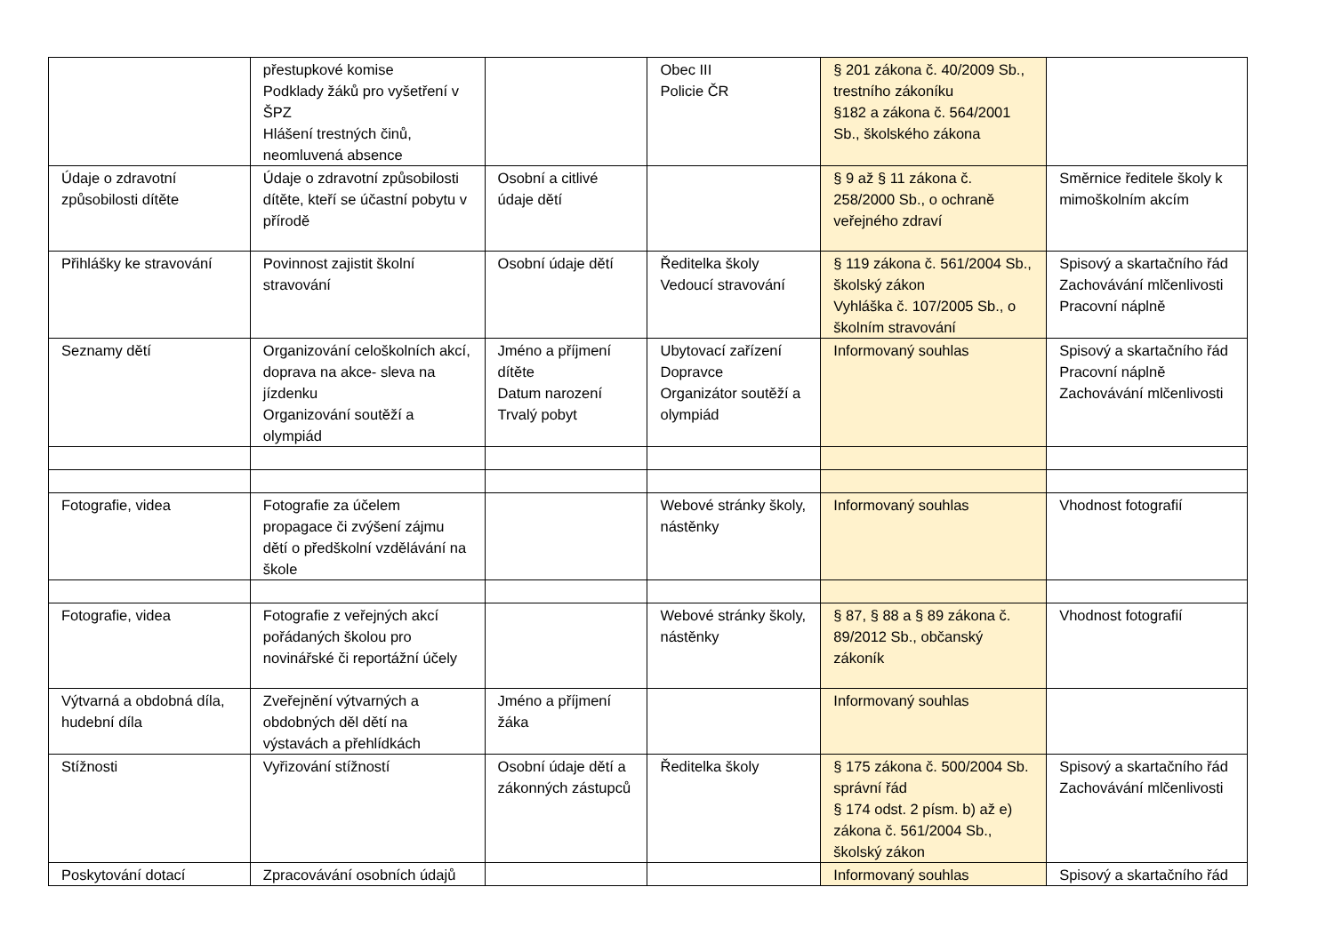| | přestupkové komise Podklady žáků pro vyšetření v ŠPZ Hlášení trestných činů, neomluvená absence | | Obec III Policie ČR | § 201 zákona č. 40/2009 Sb., trestního zákoníku §182 a zákona č. 564/2001 Sb., školského zákona | |
| Údaje o zdravotní způsobilosti dítěte | Údaje o zdravotní způsobilosti dítěte, kteří se účastní pobytu v přírodě | Osobní a citlivé údaje dětí | | § 9 až § 11 zákona č. 258/2000 Sb., o ochraně veřejného zdraví | Směrnice ředitele školy k mimoškolním akcím |
| Přihlášky ke stravování | Povinnost zajistit školní stravování | Osobní údaje dětí | Ředitelka školy Vedoucí stravování | § 119 zákona č. 561/2004 Sb., školský zákon Vyhláška č. 107/2005 Sb., o školním stravování | Spisový a skartačního řád Zachovávání mlčenlivosti Pracovní náplně |
| Seznamy dětí | Organizování celoškolních akcí, doprava na akce- sleva na jízdenku Organizování soutěží a olympiád | Jméno a příjmení dítěte Datum narození Trvalý pobyt | Ubytovací zařízení Dopravce Organizátor soutěží a olympiád | Informovaný souhlas | Spisový a skartačního řád Pracovní náplně Zachovávání mlčenlivosti |
| Fotografie, videa | Fotografie za účelem propagace či zvýšení zájmu dětí o předškolní vzdělávání na škole | | Webové stránky školy, nástěnky | Informovaný souhlas | Vhodnost fotografií |
| Fotografie, videa | Fotografie z veřejných akcí pořádaných školou pro novinářské či reportážní účely | | Webové stránky školy, nástěnky | § 87, § 88 a § 89 zákona č. 89/2012 Sb., občanský zákoník | Vhodnost fotografií |
| Výtvarná a obdobná díla, hudební díla | Zveřejnění výtvarných a obdobných děl dětí na výstavách a přehlídkách | Jméno a příjmení žáka | | Informovaný souhlas | |
| Stížnosti | Vyřizování stížností | Osobní údaje dětí a zákonných zástupců | Ředitelka školy | § 175 zákona č. 500/2004 Sb. správní řád § 174 odst. 2 písm. b) až e) zákona č. 561/2004 Sb., školský zákon | Spisový a skartačního řád Zachovávání mlčenlivosti |
| Poskytování dotací | Zpracovávání osobních údajů | | | Informovaný souhlas | Spisový a skartačního řád |